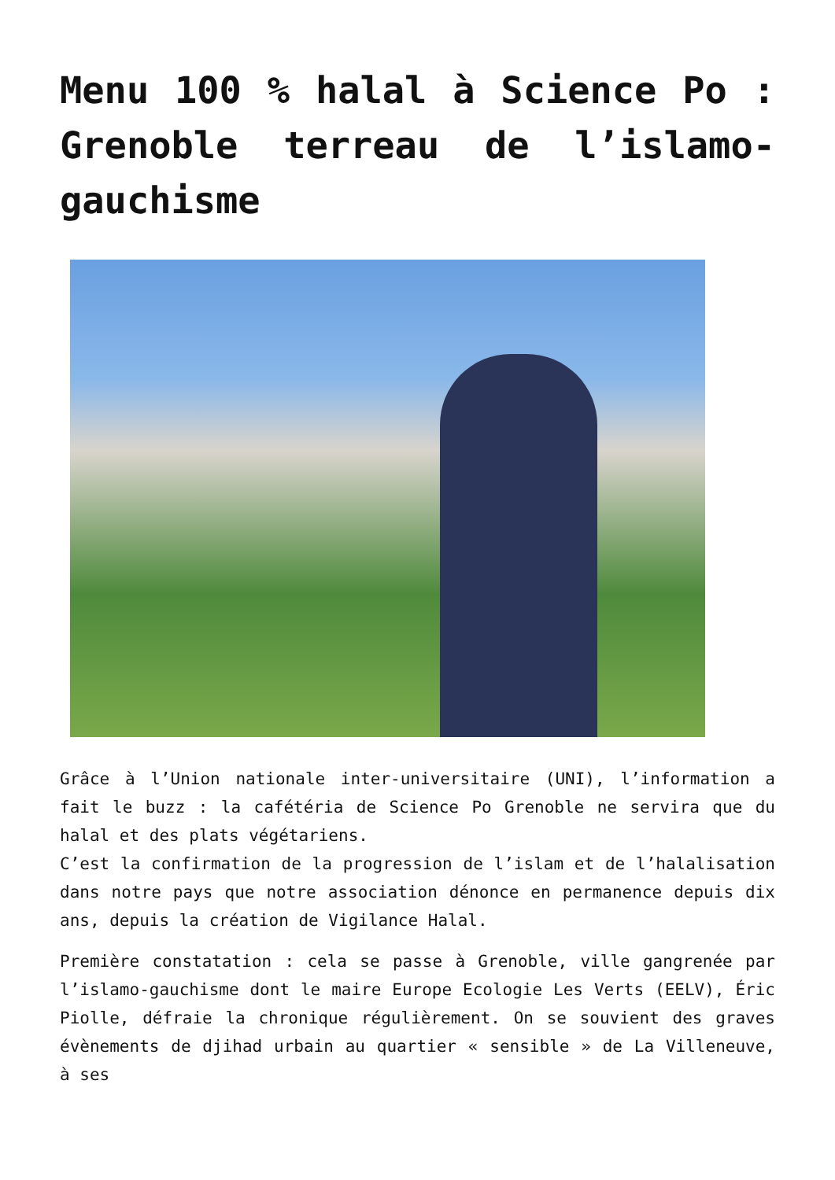Menu 100 % halal à Science Po : Grenoble terreau de l’islamo-gauchisme
Grâce à l’Union nationale inter-universitaire (UNI), l’information a fait le buzz : la cafétéria de Science Po Grenoble ne servira que du halal et des plats végétariens.
C’est la confirmation de la progression de l’islam et de l’halalisation dans notre pays que notre association dénonce en permanence depuis dix ans, depuis la création de Vigilance Halal.
Première constatation : cela se passe à Grenoble, ville gangrenée par l’islamo-gauchisme dont le maire Europe Ecologie Les Verts (EELV), Éric Piolle, défraie la chronique régulièrement. On se souvient des graves évènements de djihad urbain au quartier « sensible » de La Villeneuve, à ses